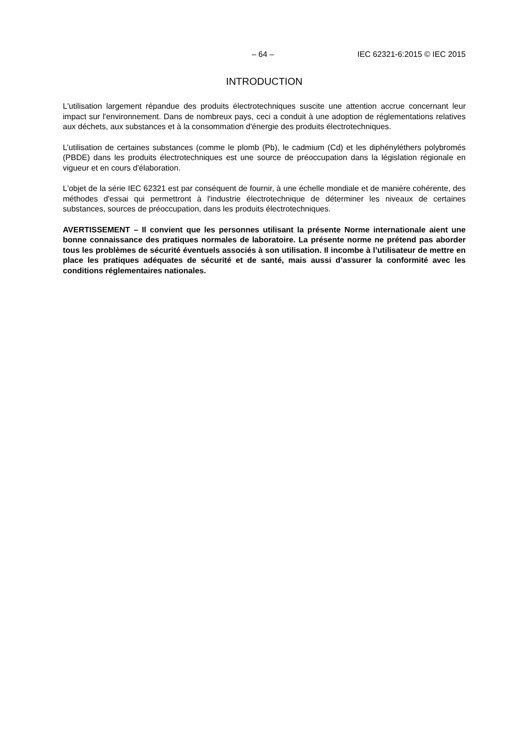– 64 – IEC 62321-6:2015 © IEC 2015
INTRODUCTION
L'utilisation largement répandue des produits électrotechniques suscite une attention accrue concernant leur impact sur l'environnement. Dans de nombreux pays, ceci a conduit à une adoption de réglementations relatives aux déchets, aux substances et à la consommation d'énergie des produits électrotechniques.
L’utilisation de certaines substances (comme le plomb (Pb), le cadmium (Cd) et les diphényléthers polybromés (PBDE) dans les produits électrotechniques est une source de préoccupation dans la législation régionale en vigueur et en cours d'élaboration.
L'objet de la série IEC 62321 est par conséquent de fournir, à une échelle mondiale et de manière cohérente, des méthodes d'essai qui permettront à l'industrie électrotechnique de déterminer les niveaux de certaines substances, sources de préoccupation, dans les produits électrotechniques.
AVERTISSEMENT – Il convient que les personnes utilisant la présente Norme internationale aient une bonne connaissance des pratiques normales de laboratoire. La présente norme ne prétend pas aborder tous les problèmes de sécurité éventuels associés à son utilisation. Il incombe à l’utilisateur de mettre en place les pratiques adéquates de sécurité et de santé, mais aussi d’assurer la conformité avec les conditions réglementaires nationales.